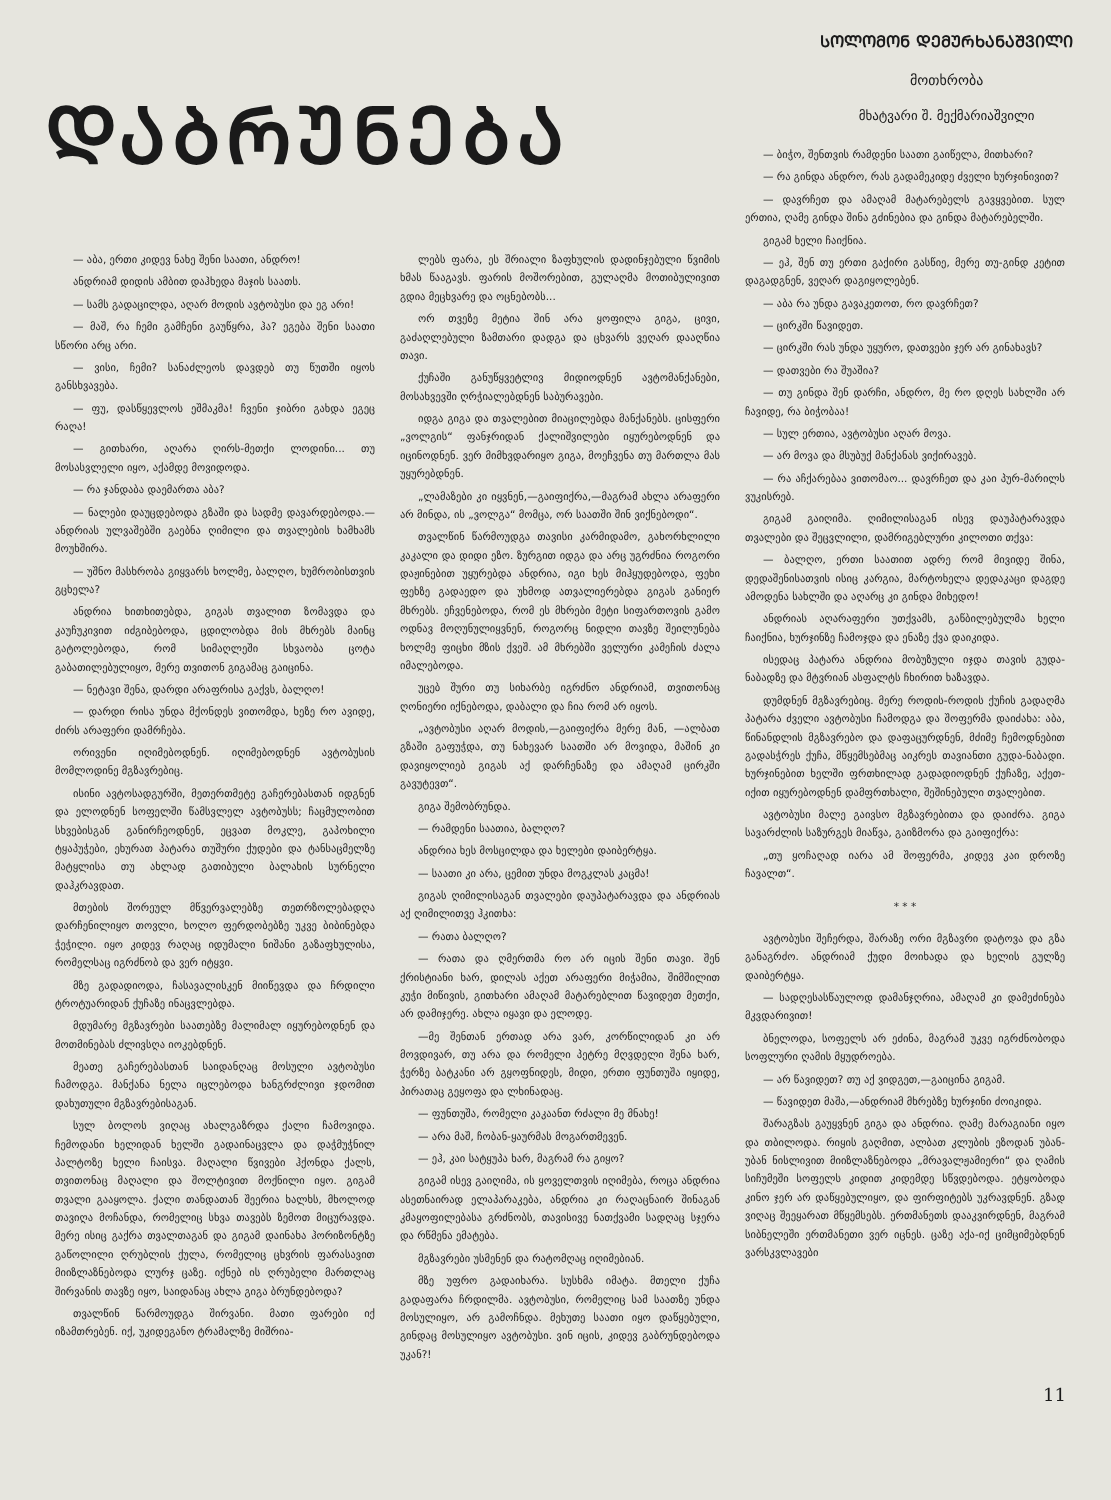ᲓᲐᲑᲠᲣᲜᲔᲑᲐ
ᲡᲝᲚᲝᲛᲝᲜ ᲓᲔᲛᲣᲠᲮᲐᲜᲐᲨᲕᲘᲚᲘ
მოთხრობა
მხატვარი შ. მექმარიაშვილი
— აბა, ერთი კიდევ ნახე შენი საათი, ანდრო!
ანდრიამ დიდის ამბით დაჰხედა მაჯის საათს.
— სამს გადაცილდა, აღარ მოდის ავტობუსი და ეგ არი!
— მაშ, რა ჩემი გამჩენი გაუწყრა, ჰა? ეგება შენი საათი სწორი არც არი.
— ვისი, ჩემი? სანაძლეოს დავდებ თუ წუთში იყოს განსხვავება.
— ფუ, დასწყევლოს ეშმაკმა! ჩვენი ჯიბრი გახდა ეგეც რაღა!
— გითხარი, აღარა ღირს-მეთქი ლოდინი... თუ მოსასვლელი იყო, აქამდე მოვიდოდა.
— რა ჯანდაბა დაემართა აბა?
— ნალები დაუცდებოდა გზაში და სადმე დავარდებოდა.—ანდრიას ულვაშებში გაებნა ღიმილი და თვალების ხამხამს მოუხშირა.
— უშნო მასხრობა გიყვარს ხოლმე, ბალღო, ხუმრობისთვის გცხელა?
ანდრია ხითხითებდა, გიგას თვალით ზომავდა და კაუჩუკივით იძგიბებოდა, ცდილობდა მის მხრებს მაინც გატოლებოდა, რომ სიმაღლეში სხვაობა ცოტა გაბათილებულიყო, მერე თვითონ გიგამაც გაიცინა.
— ნეტავი შენა, დარდი არაფრისა გაქვს, ბალღო!
— დარდი რისა უნდა მქონდეს ვითომდა, ხეზე რო ავიდე, ძირს არაფერი დამრჩება.
ორივენი იღიმებოდნენ. იღიმებოდნენ ავტობუსის მომლოდინე მგზავრებიც.
ისინი ავტოსადგურში, მეთერთმეტე გაჩერებასთან იდგნენ და ელოდნენ სოფელში წამსვლელ ავტობუსს; ჩაცმულობით სხვებისგან განირჩეოდნენ, ეცვათ მოკლე, გაპოხილი ტყაპუჭები, ეხურათ პატარა თუშური ქუდები და ტანსაცმელზე მატყლისა თუ ახლად გათიბული ბალახის სურნელი დაჰკრავდათ.
მთების შორეულ მწვერვალებზე თეთრზოლებადღა დარჩენილიყო თოვლი, ხოლო ფერდობებზე უკვე ბიბინებდა ჭეჭილი. იყო კიდევ რაღაც იდუმალი ნიშანი გაზაფხულისა, რომელსაც იგრძნობ და ვერ იტყვი.
მზე გადადიოდა, ჩასავალისკენ მიიწევდა და ჩრდილი ტროტუარიდან ქუჩაზე ინაცვლებდა.
მდუმარე მგზავრები საათებზე მალიმალ იყურებოდნენ და მოთმინებას ძლივსღა იოკებდნენ.
მეათე გაჩერებასთან საიდანღაც მოსული ავტობუსი ჩამოდგა. მანქანა ნელა იცლებოდა ხანგრძლივი ჯდომით დახუთული მგზავრებისაგან.
სულ ბოლოს ვიღაც ახალგაზრდა ქალი ჩამოვიდა. ჩემოდანი ხელიდან ხელში გადაინაცვლა და დაჭმუჭნილ პალტოზე ხელი ჩაისვა. მაღალი წვივები ჰქონდა ქალს, თვითონაც მაღალი და შოლტივით მოქნილი იყო. გიგამ თვალი გააყოლა. ქალი თანდათან შეერია ხალხს, მხოლოდ თავიღა მოჩანდა, რომელიც სხვა თავებს ზემოთ მიცურავდა. მერე ისიც გაქრა თვალთაგან და გიგამ დაინახა ჰორიზონტზე გაწოლილი ღრუბლის ქულა, რომელიც ცხვრის ფარასავით მიიზლაზნებოდა ლურჯ ცაზე. იქნებ ის ღრუბელი მართლაც შირვანის თავზე იყო, საიდანაც ახლა გიგა ბრუნდებოდა?
თვალწინ წარმოუდგა შირვანი. მათი ფარები იქ იზამთრებენ. იქ, უკიდეგანო ტრამალზე მიშრია-
ლებს ფარა, ეს შრიალი ზაფხულის დადინჯებული წვიმის ხმას წააგავს. ფარის მოშორებით, გულაღმა მოთიბულივით გდია მეცხვარე და ოცნებობს...
ორ თვეზე მეტია შინ არა ყოფილა გიგა, ცივი, გაძაღლებული ზამთარი დადგა და ცხვარს ვეღარ დააღწია თავი.
ქუჩაში განუწყვეტლივ მიდიოდნენ ავტომანქანები, მოსახვევში ღრჭიალებდნენ საბურავები.
იდგა გიგა და თვალებით მიაცილებდა მანქანებს. ცისფერი „ვოლგის“ ფანჯრიდან ქალიშვილები იყურებოდნენ და იცინოდნენ. ვერ მიმხვდარიყო გიგა, მოეჩვენა თუ მართლა მას უყურებდნენ.
„ლამაზები კი იყვნენ,—გაიფიქრა,—მაგრამ ახლა არაფერი არ მინდა, ის „ვოლგა“ მომცა, ორ საათში შინ ვიქნებოდი“.
თვალწინ წარმოუდგა თავისი კარმიდამო, გახორხლილი კაკალი და დიდი ეზო. ზურგით იდგა და არც უგრძნია როგორი დაჟინებით უყურებდა ანდრია, იგი ხეს მიჰყუდებოდა, ფეხი ფეხზე გადაედო და უხმოდ ათვალიერებდა გიგას განიერ მხრებს. ეჩვენებოდა, რომ ეს მხრები მეტი სიფართოვის გამო ოდნავ მოღუნულიყვნენ, როგორც ნიდლი თავზე შეილუნება ხოლმე ფიცხი მზის ქვეშ. ამ მხრებში ველური კამეჩის ძალა იმალებოდა.
უცებ შური თუ სიხარბე იგრძნო ანდრიამ, თვითონაც ღონიერი იქნებოდა, დაბალი და ჩია რომ არ იყოს.
„ავტობუსი აღარ მოდის,—გაიფიქრა მერე მან, —ალბათ გზაში გაფუჭდა, თუ ნახევარ საათში არ მოვიდა, მაშინ კი დავიყოლიებ გიგას აქ დარჩენაზე და ამაღამ ცირკში გავუტევთ“.
გიგა შემობრუნდა.
— რამდენი საათია, ბალღო?
ანდრია ხეს მოსცილდა და ხელები დაიბერტყა.
— საათი კი არა, ცემით უნდა მოგკლას კაცმა!
გიგას ღიმილისაგან თვალები დაუპატარავდა და ანდრიას აქ ღიმილითვე ჰკითხა:
— რათა ბალღო?
— რათა და ღმერთმა რო არ იცის შენი თავი. შენ ქრისტიანი ხარ, დილას აქეთ არაფერი მიჭამია, შიმშილით კუჭი მიწივის, გითხარი ამაღამ მატარებლით წავიდეთ მეთქი, არ დამიჯერე. ახლა იყავი და ელოდე.
—მე შენთან ერთად არა ვარ, კორწილიდან კი არ მოვდივარ, თუ არა და რომელი პეტრე მღვდელი შენა ხარ, ჭერზე ბატკანი არ გყოფნიდეს, მიდი, ერთი ფუნთუშა იყიდე, პირათაც გეყოფა და ლხინადაც.
— ფუნთუშა, რომელი კაკაანთ რძალი მე მნახე!
— არა მაშ, ჩობან-ყაურმას მოგართმევენ.
— ეჰ, კაი სატყუპა ხარ, მაგრამ რა გიყო?
გიგამ ისევ გაიღიმა, ის ყოველთვის იღიმება, როცა ანდრია ასეთნაირად ელაპარაკება, ანდრია კი რაღაცნაირ შინაგან კმაყოფილებასა გრძნობს, თავისივე ნათქვამი სადღაც სჯერა და რწმენა ემატება.
მგზავრები უსმენენ და რატომღაც იღიმებიან.
მზე უფრო გადაიხარა. სუსხმა იმატა. მთელი ქუჩა გადაფარა ჩრდილმა. ავტობუსი, რომელიც სამ საათზე უნდა მოსულიყო, არ გამოჩნდა. მეხუთე საათი იყო დაწყებული, გინდაც მოსულიყო ავტობუსი. ვინ იცის, კიდევ გაბრუნდებოდა უკან?!
— ბიჭო, შენთვის რამდენი საათი გაიწელა, მითხარი?
— რა გინდა ანდრო, რას გადამეკიდე ძველი ხურჯინივით?
— დავრჩეთ და ამაღამ მატარებელს გავყვებით. სულ ერთია, ღამე გინდა შინა გძინებია და გინდა მატარებელში.
გიგამ ხელი ჩაიქნია.
— ეჰ, შენ თუ ერთი გაქირი გასწიე, მერე თუ-გინდ კეტით დაგადგნენ, ვეღარ დაგიყოლებენ.
— აბა რა უნდა გავაკეთოთ, რო დავრჩეთ?
— ცირკში წავიდეთ.
— ცირკში რას უნდა უყურო, დათვები ჯერ არ გინახავს?
— დათვები რა შუაშია?
— თუ გინდა შენ დარჩი, ანდრო, მე რო დღეს სახლში არ ჩავიდე, რა ბიჭობაა!
— სულ ერთია, ავტობუსი აღარ მოვა.
— არ მოვა და მსუბუქ მანქანას ვიქირავებ.
— რა აჩქარებაა ვითომაო... დავრჩეთ და კაი პურ-მარილს ვუკისრებ.
გიგამ გაიღიმა. ღიმილისაგან ისევ დაუპატარავდა თვალები და შეცვლილი, დამრიგებლური კილოთი თქვა:
— ბალღო, ერთი საათით ადრე რომ მივიდე შინა, დედაშენისათვის ისიც კარგია, მარტოხელა დედაკაცი დაგდე ამოდენა სახლში და აღარც კი გინდა მიხედო!
ანდრიას აღარაფერი უთქვამს, გაწბილებულმა ხელი ჩაიქნია, ხურჯინზე ჩამოჯდა და ენაზე ქვა დაიკიდა.
ისედაც პატარა ანდრია მობუზული იჯდა თავის გუდა-ნაბადზე და მტვრიან ასფალტს ჩხირით ხაზავდა.
დუმდნენ მგზავრებიც. მერე როდის-როდის ქუჩის გადაღმა პატარა ძველი ავტობუსი ჩამოდგა და შოფერმა დაიძახა: აბა, წინანდლის მგზავრებო და დაფაცურდნენ, მძიმე ჩემოდნებით გადასჭრეს ქუჩა, მწყემსებმაც აიკრეს თავიანთი გუდა-ნაბადი. ხურჯინებით ხელში ფრთხილად გადადიოდნენ ქუჩაზე, აქეთ-იქით იყურებოდნენ დამფრთხალი, შეშინებული თვალებით.
ავტობუსი მალე გაივსო მგზავრებითა და დაიძრა. გიგა სავარძლის საზურგეს მიაწვა, გაიზმორა და გაიფიქრა:
„თუ ყოჩაღად იარა ამ შოფერმა, კიდევ კაი დროზე ჩავალთ“.
* * *
ავტობუსი შეჩერდა, შარაზე ორი მგზავრი დატოვა და გზა განაგრძო. ანდრიამ ქუდი მოიხადა და ხელის გულზე დაიბერტყა.
— სადღესასწაულოდ დამანჯღრია, ამაღამ კი დამეძინება მკვდარივით!
ბნელოდა, სოფელს არ ეძინა, მაგრამ უკვე იგრძნობოდა სოფლური ღამის მყუდროება.
— არ წავიდეთ? თუ აქ ვიდგეთ,—გაიცინა გიგამ.
— წავიდეთ მაშა,—ანდრიამ მხრებზე ხურჯინი ძოიკიდა.
შარაგზას გაუყვნენ გიგა და ანდრია. ღამე მარაგიანი იყო და თბილოდა. რიყის გაღმით, ალბათ კლუბის ეზოდან უბან-უბან ნისლივით მიიზლაზნებოდა „მრავალჟამიერი“ და ღამის სიჩუმეში სოფელს კიდით კიდემდე სწვდებოდა. ეტყობოდა კინო ჯერ არ დაწყებულიყო, და ფირფიტებს უკრავდნენ. გზად ვიღაც შეეყარათ მწყემსებს. ერთმანეთს დააკვირდნენ, მაგრამ სიბნელეში ერთმანეთი ვერ იცნეს. ცაზე აქა-იქ ციმციმებდნენ ვარსკვლავები
11